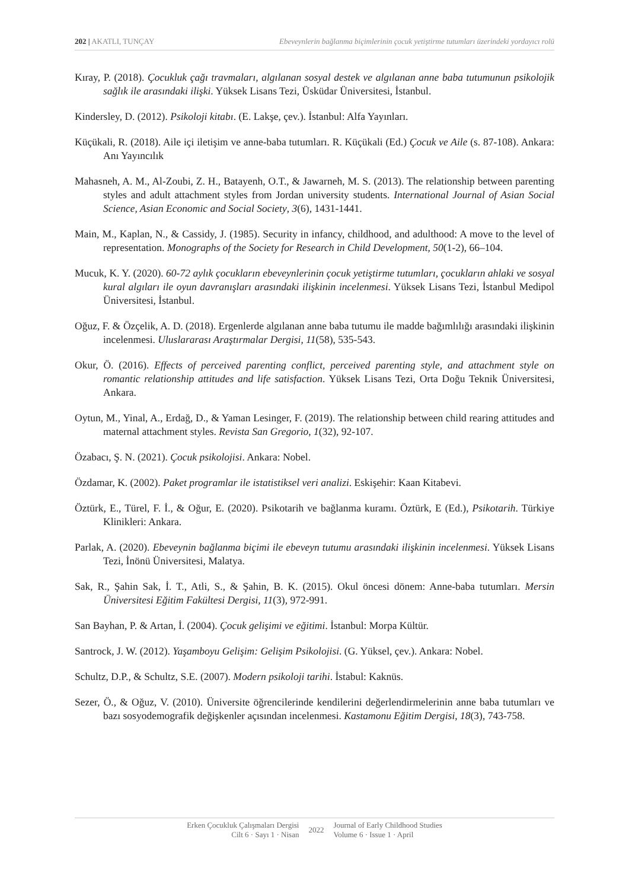202 | AKATLI, TUNÇAY Ebeveynlerin bağlanma biçimlerinin çocuk yetiştirme tutumları üzerindeki yordayıcı rolü
Kıray, P. (2018). Çocukluk çağı travmaları, algılanan sosyal destek ve algılanan anne baba tutumunun psikolojik sağlık ile arasındaki ilişki. Yüksek Lisans Tezi, Üsküdar Üniversitesi, İstanbul.
Kindersley, D. (2012). Psikoloji kitabı. (E. Lakşe, çev.). İstanbul: Alfa Yayınları.
Küçükali, R. (2018). Aile içi iletişim ve anne-baba tutumları. R. Küçükali (Ed.) Çocuk ve Aile (s. 87-108). Ankara: Anı Yayıncılık
Mahasneh, A. M., Al-Zoubi, Z. H., Batayenh, O.T., & Jawarneh, M. S. (2013). The relationship between parenting styles and adult attachment styles from Jordan university students. International Journal of Asian Social Science, Asian Economic and Social Society, 3(6), 1431-1441.
Main, M., Kaplan, N., & Cassidy, J. (1985). Security in infancy, childhood, and adulthood: A move to the level of representation. Monographs of the Society for Research in Child Development, 50(1-2), 66–104.
Mucuk, K. Y. (2020). 60-72 aylık çocukların ebeveynlerinin çocuk yetiştirme tutumları, çocukların ahlaki ve sosyal kural algıları ile oyun davranışları arasındaki ilişkinin incelenmesi. Yüksek Lisans Tezi, İstanbul Medipol Üniversitesi, İstanbul.
Oğuz, F. & Özçelik, A. D. (2018). Ergenlerde algılanan anne baba tutumu ile madde bağımlılığı arasındaki ilişkinin incelenmesi. Uluslararası Araştırmalar Dergisi, 11(58), 535-543.
Okur, Ö. (2016). Effects of perceived parenting conflict, perceived parenting style, and attachment style on romantic relationship attitudes and life satisfaction. Yüksek Lisans Tezi, Orta Doğu Teknik Üniversitesi, Ankara.
Oytun, M., Yinal, A., Erdağ, D., & Yaman Lesinger, F. (2019). The relationship between child rearing attitudes and maternal attachment styles. Revista San Gregorio, 1(32), 92-107.
Özabacı, Ş. N. (2021). Çocuk psikolojisi. Ankara: Nobel.
Özdamar, K. (2002). Paket programlar ile istatistiksel veri analizi. Eskişehir: Kaan Kitabevi.
Öztürk, E., Türel, F. İ., & Oğur, E. (2020). Psikotarih ve bağlanma kuramı. Öztürk, E (Ed.), Psikotarih. Türkiye Klinikleri: Ankara.
Parlak, A. (2020). Ebeveynin bağlanma biçimi ile ebeveyn tutumu arasındaki ilişkinin incelenmesi. Yüksek Lisans Tezi, İnönü Üniversitesi, Malatya.
Sak, R., Şahin Sak, İ. T., Atli, S., & Şahin, B. K. (2015). Okul öncesi dönem: Anne-baba tutumları. Mersin Üniversitesi Eğitim Fakültesi Dergisi, 11(3), 972-991.
San Bayhan, P. & Artan, İ. (2004). Çocuk gelişimi ve eğitimi. İstanbul: Morpa Kültür.
Santrock, J. W. (2012). Yaşamboyu Gelişim: Gelişim Psikolojisi. (G. Yüksel, çev.). Ankara: Nobel.
Schultz, D.P., & Schultz, S.E. (2007). Modern psikoloji tarihi. İstabul: Kaknüs.
Sezer, Ö., & Oğuz, V. (2010). Üniversite öğrencilerinde kendilerini değerlendirmelerinin anne baba tutumları ve bazı sosyodemografik değişkenler açısından incelenmesi. Kastamonu Eğitim Dergisi, 18(3), 743-758.
Erken Çocukluk Çalışmaları Dergisi
Cilt 6 · Sayı 1 · Nisan
2022
Journal of Early Childhood Studies
Volume 6 · Issue 1 · April